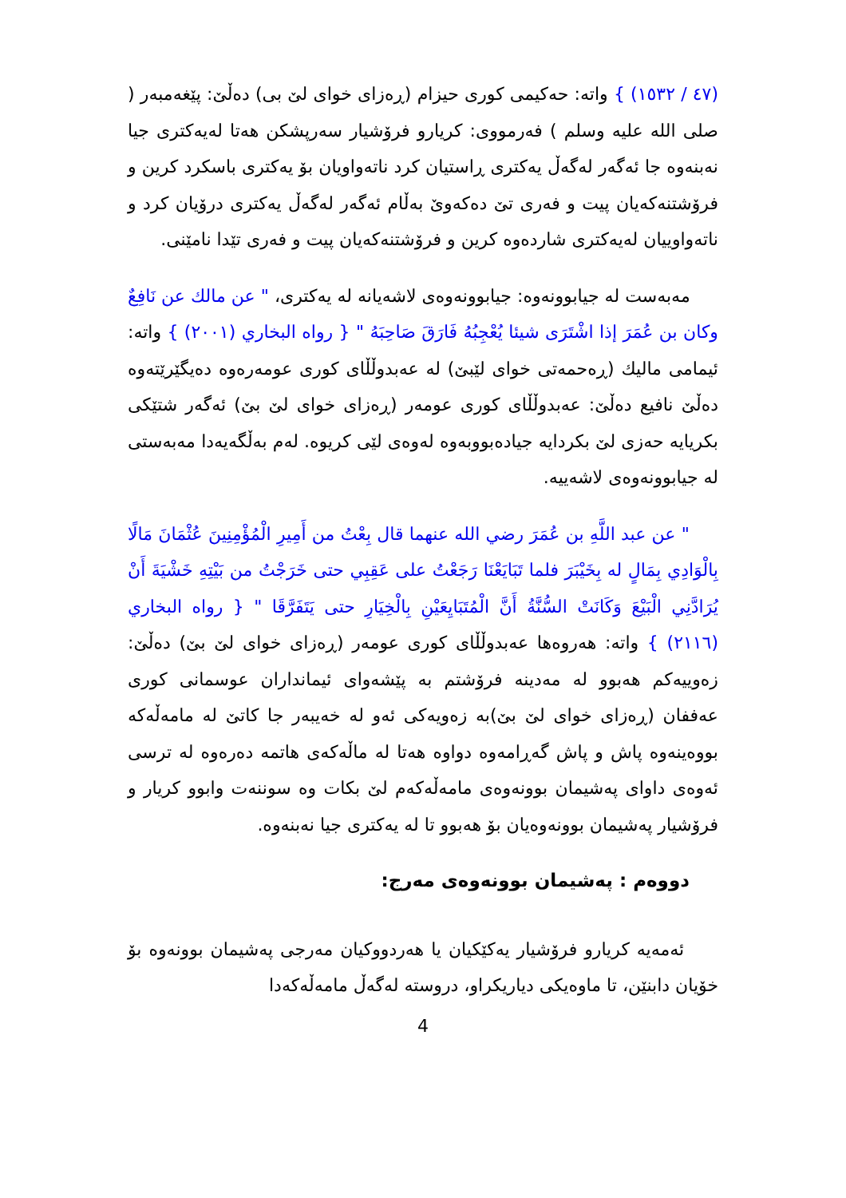(٤٧ / ١٥٣٢) } واتە: حەکیمی کوری حیزام (ڕەزای خوای لێ بی) دەڵێ: پێغەمبەر ( صلى الله عليه وسلم ) فەرمووی: کریارو فرۆشیار سەرپشکن هەتا لەیەکتری جیا نەبنەوە جا ئەگەر لەگەڵ یەکتری ڕاستیان کرد ناتەواویان بۆ یەکتری باسکرد کرین و فرۆشتنەکەیان پیت و فەری تێ دەکەوێ بەڵام ئەگەر لەگەڵ یەکتری درۆیان کرد و ناتەواوییان لەیەکتری شاردەوە کرین و فرۆشتنەکەیان پیت و فەری تێدا نامێنی.
مەبەست لە جیابوونەوە: جیابوونەوەی لاشەیانە لە یەکتری، " عن مالك عن نَافِعٌ وكان بن عُمَرَ إذا اشْتَرَى شيئا يُعْجِبُهُ فَارَقَ صَاحِبَهُ " { رواه البخاري (٢٠٠١) } واتە: ئیمامی مالیك (ڕەحمەتی خوای لێبێ) لە عەبدوڵڵای کوری عومەرەوە دەیگێرێتەوە دەڵێ نافیع دەڵێ: عەبدوڵڵای کوری عومەر (ڕەزای خوای لێ بێ) ئەگەر شتێکی بکریایە حەزی لێ بکردایە جیادەبووبەوە لەوەی لێی کریوە. لەم بەڵگەیەدا مەبەستی لە جیابوونەوەی لاشەییە.
" عن عبد اللَّهِ بن عُمَرَ رضي الله عنهما قال بِعْتُ من أَمِيرِ الْمُؤْمِنِينَ عُثْمَانَ مَالًا بِالْوَادِي بِمَالٍ له بِخَيْبَرَ فلما تَبَايَعْنَا رَجَعْتُ على عَقِبِي حتى خَرَجْتُ من بَيْتِهِ خَشْيَةَ أَنْ يُرَادَّنِي الْبَيْعَ وَكَانَتْ السُّنَّةُ أَنَّ الْمُتَبَايِعَيْنِ بِالْخِيَارِ حتى يَتَفَرَّقَا " { رواه البخاري (٢١١٦) } واتە: هەروەها عەبدوڵڵای کوری عومەر (ڕەزای خوای لێ بێ) دەڵێ: زەوییەکم هەبوو لە مەدینە فرۆشتم بە پێشەوای ئیمانداران عوسمانی کوری عەففان (ڕەزای خوای لێ بێ)بە زەویەکی ئەو لە خەیبەر جا کاتێ لە مامەڵەکە بووەینەوە پاش و پاش گەڕامەوە دواوە هەتا لە ماڵەکەی هاتمە دەرەوە لە ترسی ئەوەی داوای پەشیمان بوونەوەی مامەڵەکەم لێ بکات وە سوننەت وابوو کریار و فرۆشیار پەشیمان بوونەوەیان بۆ هەبوو تا لە یەکتری جیا نەبنەوە.
دووەم : پەشیمان بوونەوەی مەرج:
ئەمەیە کریارو فرۆشیار یەکێکیان یا هەردووکیان مەرجی پەشیمان بوونەوە بۆ خۆیان دابنێن، تا ماوەیکی دیاریکراو، دروستە لەگەڵ مامەڵەکەدا
4